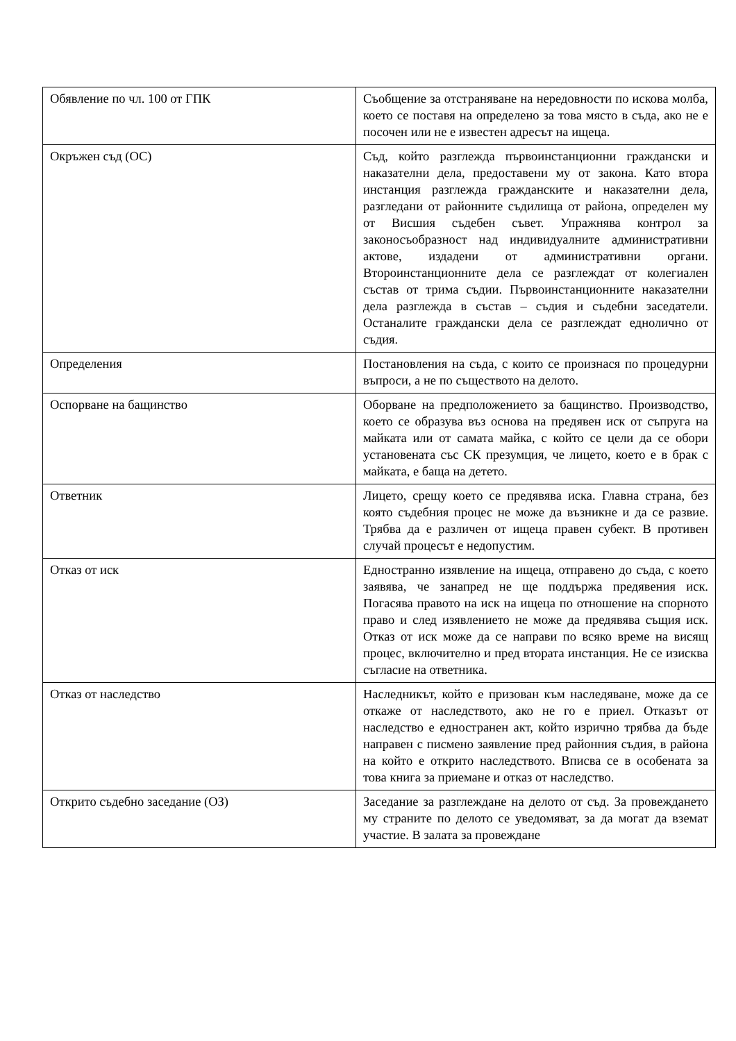| Обявление по чл. 100 от ГПК | Съобщение за отстраняване на нередовности по искова молба, което се поставя на определено за това място в съда, ако не е посочен или не е известен адресът на ищеца. |
| Окръжен съд (ОС) | Съд, който разглежда първоинстанционни граждански и наказателни дела, предоставени му от закона. Като втора инстанция разглежда гражданските и наказателни дела, разгледани от районните съдилища от района, определен му от Висшия съдебен съвет. Упражнява контрол за законосъобразност над индивидуалните административни актове, издадени от административни органи. Второинстанционните дела се разглеждат от колегиален състав от трима съдии. Първоинстанционните наказателни дела разглежда в състав – съдия и съдебни заседатели. Останалите граждански дела се разглеждат еднолично от съдия. |
| Определения | Постановления на съда, с които се произнася по процедурни въпроси, а не по съществото на делото. |
| Оспорване на бащинство | Оборване на предположението за бащинство. Производство, което се образува въз основа на предявен иск от съпруга на майката или от самата майка, с който се цели да се обори установената със СК презумция, че лицето, което е в брак с майката, е баща на детето. |
| Ответник | Лицето, срещу което се предявява иска. Главна страна, без която съдебния процес не може да възникне и да се развие. Трябва да е различен от ищеца правен субект. В противен случай процесът е недопустим. |
| Отказ от иск | Едностранно изявление на ищеца, отправено до съда, с което заявява, че занапред не ще поддържа предявения иск. Погасява правото на иск на ищеца по отношение на спорното право и след изявлението не може да предявява същия иск. Отказ от иск може да се направи по всяко време на висящ процес, включително и пред втората инстанция. Не се изисква съгласие на ответника. |
| Отказ от наследство | Наследникът, който е призован към наследяване, може да се откаже от наследството, ако не го е приел. Отказът от наследство е едностранен акт, който изрично трябва да бъде направен с писмено заявление пред районния съдия, в района на който е открито наследството. Вписва се в особената за това книга за приемане и отказ от наследство. |
| Открито съдебно заседание (ОЗ) | Заседание за разглеждане на делото от съд. За провеждането му страните по делото се уведомяват, за да могат да вземат участие. В залата за провеждане |